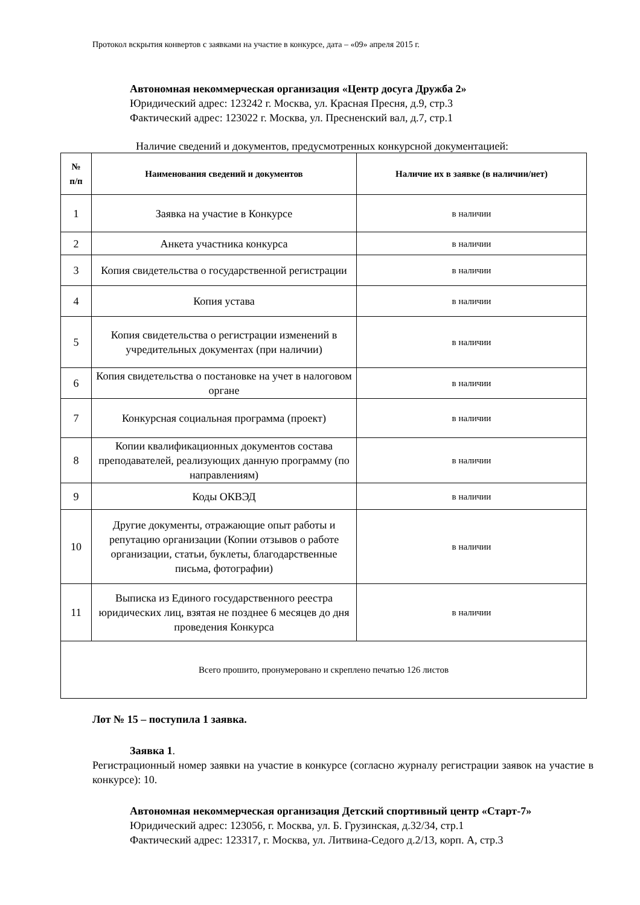Протокол вскрытия конвертов с заявками на участие в конкурсе, дата – «09» апреля 2015 г.
Автономная некоммерческая организация «Центр досуга Дружба 2»
Юридический адрес: 123242 г. Москва, ул. Красная Пресня, д.9, стр.3
Фактический адрес: 123022 г. Москва, ул. Пресненский вал, д.7, стр.1
Наличие сведений и документов, предусмотренных конкурсной документацией:
| № п/п | Наименования сведений и документов | Наличие их в заявке (в наличии/нет) |
| --- | --- | --- |
| 1 | Заявка на участие в Конкурсе | в наличии |
| 2 | Анкета участника конкурса | в наличии |
| 3 | Копия свидетельства о государственной регистрации | в наличии |
| 4 | Копия устава | в наличии |
| 5 | Копия свидетельства о регистрации изменений в учредительных документах (при наличии) | в наличии |
| 6 | Копия свидетельства о постановке на учет в налоговом органе | в наличии |
| 7 | Конкурсная социальная программа (проект) | в наличии |
| 8 | Копии квалификационных документов состава преподавателей, реализующих данную программу (по направлениям) | в наличии |
| 9 | Коды ОКВЭД | в наличии |
| 10 | Другие документы, отражающие опыт работы и репутацию организации (Копии отзывов о работе организации, статьи, буклеты, благодарственные письма, фотографии) | в наличии |
| 11 | Выписка из Единого государственного реестра юридических лиц, взятая не позднее 6 месяцев до дня проведения Конкурса | в наличии |
| Всего прошито, пронумеровано и скреплено печатью 126 листов | | |
Лот № 15 – поступила 1 заявка.
Заявка 1.
Регистрационный номер заявки на участие в конкурсе (согласно журналу регистрации заявок на участие в конкурсе): 10.
Автономная некоммерческая организация Детский спортивный центр «Старт-7»
Юридический адрес: 123056, г. Москва, ул. Б. Грузинская, д.32/34, стр.1
Фактический адрес: 123317, г. Москва, ул. Литвина-Седого д.2/13, корп. А, стр.3